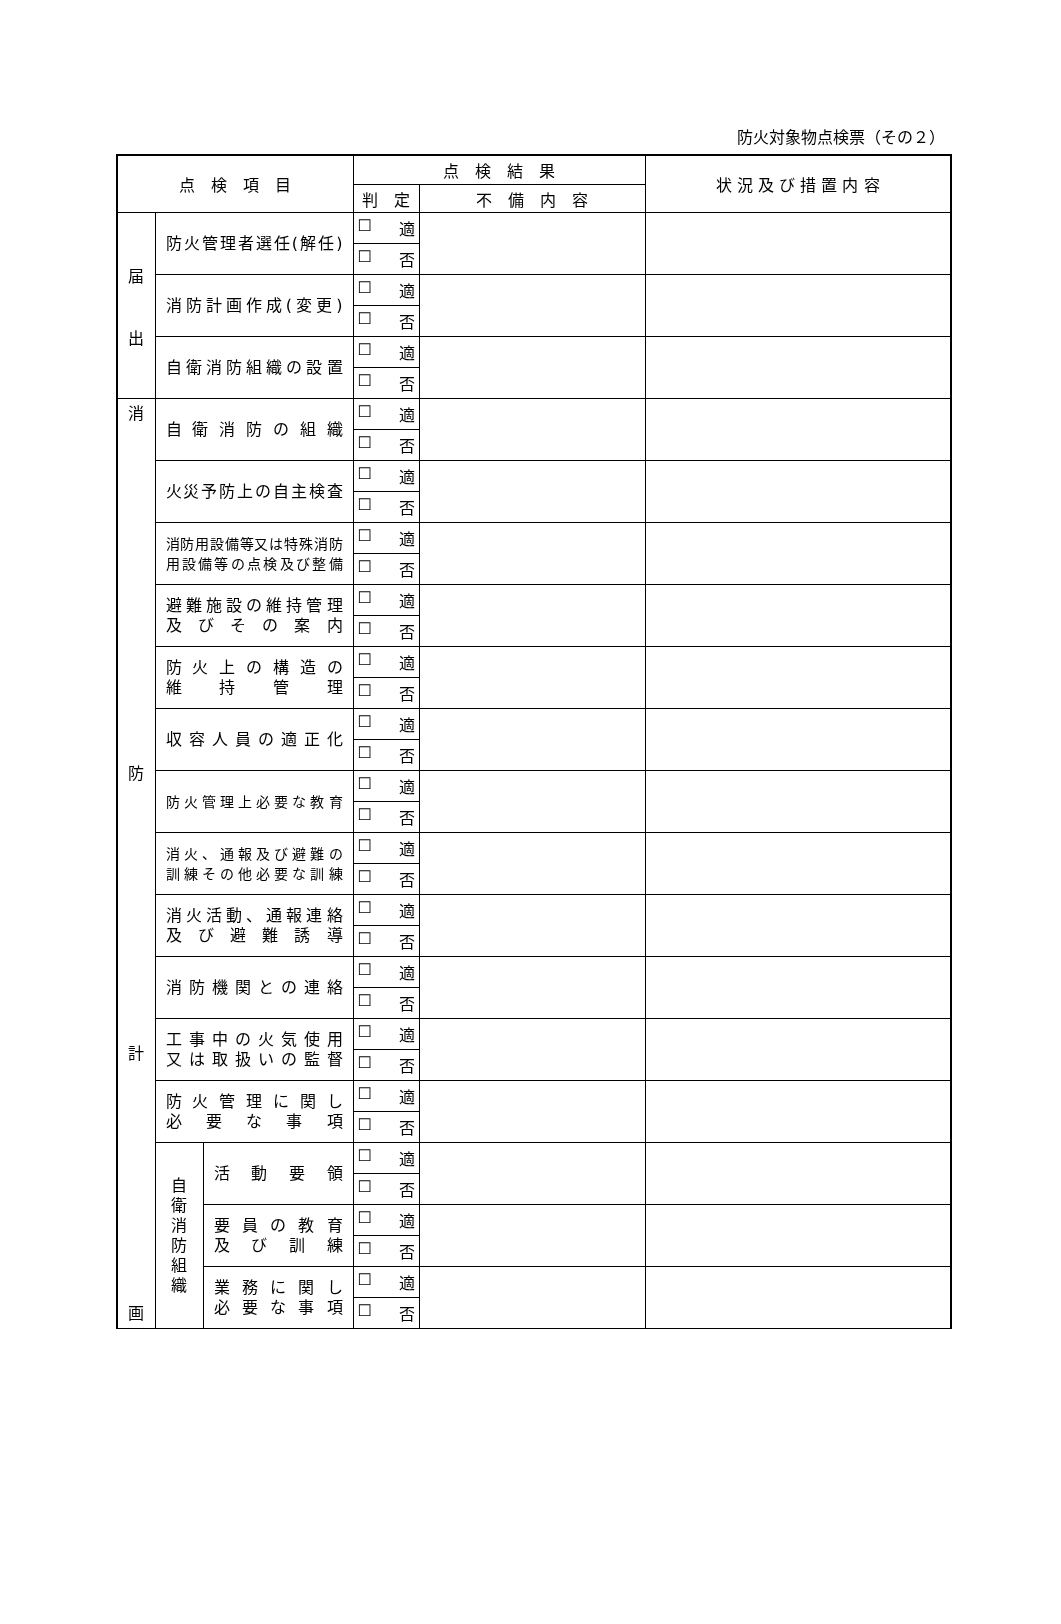防火対象物点検票（その２）
| 点 検 項 目 | | | 点 検 結 果 | | 状 況 及 び 措 置 内 容 |
| --- | --- | --- | --- | --- | --- |
| | | | 判 定 | 不 備 内 容 | |
| 届 出 | 防火管理者選任(解任) | | ☐ 適 | | |
| | | | ☐ 否 | | |
| | 消防計画作成(変更) | | ☐ 適 | | |
| | | | ☐ 否 | | |
| | 自衛消防組織の設置 | | ☐ 適 | | |
| | | | ☐ 否 | | |
| 消 防 計 画 | 自衛消防の組織 | | ☐ 適 | | |
| | | | ☐ 否 | | |
| | 火災予防上の自主検査 | | ☐ 適 | | |
| | | | ☐ 否 | | |
| | 消防用設備等又は特殊消防 用設備等の点検及び整備 | | ☐ 適 | | |
| | | | ☐ 否 | | |
| | 避難施設の維持管理 及びその案内 | | ☐ 適 | | |
| | | | ☐ 否 | | |
| | 防火上の構造の 維持管理 | | ☐ 適 | | |
| | | | ☐ 否 | | |
| | 収容人員の適正化 | | ☐ 適 | | |
| | | | ☐ 否 | | |
| | 防火管理上必要な教育 | | ☐ 適 | | |
| | | | ☐ 否 | | |
| | 消火、通報及び避難の 訓練その他必要な訓練 | | ☐ 適 | | |
| | | | ☐ 否 | | |
| | 消火活動、通報連絡 及び避難誘導 | | ☐ 適 | | |
| | | | ☐ 否 | | |
| | 消防機関との連絡 | | ☐ 適 | | |
| | | | ☐ 否 | | |
| | 工事中の火気使用 又は取扱いの監督 | | ☐ 適 | | |
| | | | ☐ 否 | | |
| | 防火管理に関し 必要な事項 | | ☐ 適 | | |
| | | | ☐ 否 | | |
| | 自 衛 消 防 組 織 | 活動要領 | ☐ 適 | | |
| | | | ☐ 否 | | |
| | | 要員の教育 及び訓練 | ☐ 適 | | |
| | | | ☐ 否 | | |
| | | 業務に関し 必要な事項 | ☐ 適 | | |
| | | | ☐ 否 | | |